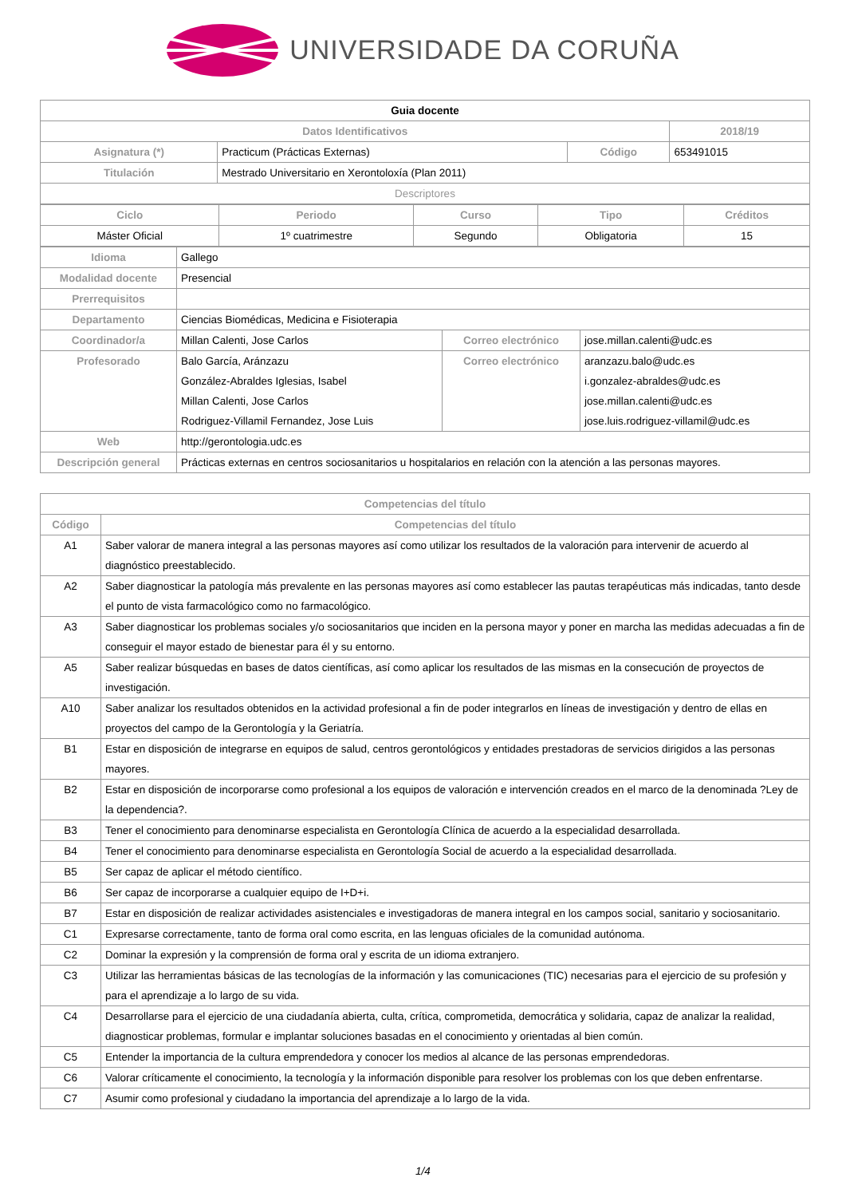UNIVERSIDADE DA CORUÑA
| Guia docente | | | |
| Datos Identificativos | | | 2018/19 |
| Asignatura (*) | Practicum (Prácticas Externas) | Código | 653491015 |
| Titulación | Mestrado Universitario en Xerontoloxía (Plan 2011) | | |
| Descriptores | | | |
| Ciclo | Periodo | Curso | Tipo | Créditos |
| --- | --- | --- | --- | --- |
| Máster Oficial | 1º cuatrimestre | Segundo | Obligatoria | 15 |
| Idioma | Gallego | | |
| Modalidad docente | Presencial | | |
| Prerrequisitos | | | |
| Departamento | Ciencias Biomédicas, Medicina e Fisioterapia | | |
| Coordinador/a | Millan Calenti, Jose Carlos | Correo electrónico | jose.millan.calenti@udc.es |
| Profesorado | Balo García, Aránzazu González-Abraldes Iglesias, Isabel Millan Calenti, Jose Carlos Rodriguez-Villamil Fernandez, Jose Luis | Correo electrónico | aranzazu.balo@udc.es i.gonzalez-abraldes@udc.es jose.millan.calenti@udc.es jose.luis.rodriguez-villamil@udc.es |
| Web | http://gerontologia.udc.es | | |
| Descripción general | Prácticas externas en centros sociosanitarios u hospitalarios en relación con la atención a las personas mayores. | | |
| Competencias del título | |
| --- | --- |
| Código | Competencias del título |
| A1 | Saber valorar de manera integral a las personas mayores así como utilizar los resultados de la valoración para intervenir de acuerdo al diagnóstico preestablecido. |
| A2 | Saber diagnosticar la patología más prevalente en las personas mayores así como establecer las pautas terapéuticas más indicadas, tanto desde el punto de vista farmacológico como no farmacológico. |
| A3 | Saber diagnosticar los problemas sociales y/o sociosanitarios que inciden en la persona mayor y poner en marcha las medidas adecuadas a fin de conseguir el mayor estado de bienestar para él y su entorno. |
| A5 | Saber realizar búsquedas en bases de datos científicas, así como aplicar los resultados de las mismas en la consecución de proyectos de investigación. |
| A10 | Saber analizar los resultados obtenidos en la actividad profesional a fin de poder integrarlos en líneas de investigación y dentro de ellas en proyectos del campo de la Gerontología y la Geriatría. |
| B1 | Estar en disposición de integrarse en equipos de salud, centros gerontológicos y entidades prestadoras de servicios dirigidos a las personas mayores. |
| B2 | Estar en disposición de incorporarse como profesional a los equipos de valoración e intervención creados en el marco de la denominada ?Ley de la dependencia?. |
| B3 | Tener el conocimiento para denominarse especialista en Gerontología Clínica de acuerdo a la especialidad desarrollada. |
| B4 | Tener el conocimiento para denominarse especialista en Gerontología Social de acuerdo a la especialidad desarrollada. |
| B5 | Ser capaz de aplicar el método científico. |
| B6 | Ser capaz de incorporarse a cualquier equipo de I+D+i. |
| B7 | Estar en disposición de realizar actividades asistenciales e investigadoras de manera integral en los campos social, sanitario y sociosanitario. |
| C1 | Expresarse correctamente, tanto de forma oral como escrita, en las lenguas oficiales de la comunidad autónoma. |
| C2 | Dominar la expresión y la comprensión de forma oral y escrita de un idioma extranjero. |
| C3 | Utilizar las herramientas básicas de las tecnologías de la información y las comunicaciones (TIC) necesarias para el ejercicio de su profesión y para el aprendizaje a lo largo de su vida. |
| C4 | Desarrollarse para el ejercicio de una ciudadanía abierta, culta, crítica, comprometida, democrática y solidaria, capaz de analizar la realidad, diagnosticar problemas, formular e implantar soluciones basadas en el conocimiento y orientadas al bien común. |
| C5 | Entender la importancia de la cultura emprendedora y conocer los medios al alcance de las personas emprendedoras. |
| C6 | Valorar críticamente el conocimiento, la tecnología y la información disponible para resolver los problemas con los que deben enfrentarse. |
| C7 | Asumir como profesional y ciudadano la importancia del aprendizaje a lo largo de la vida. |
1/4